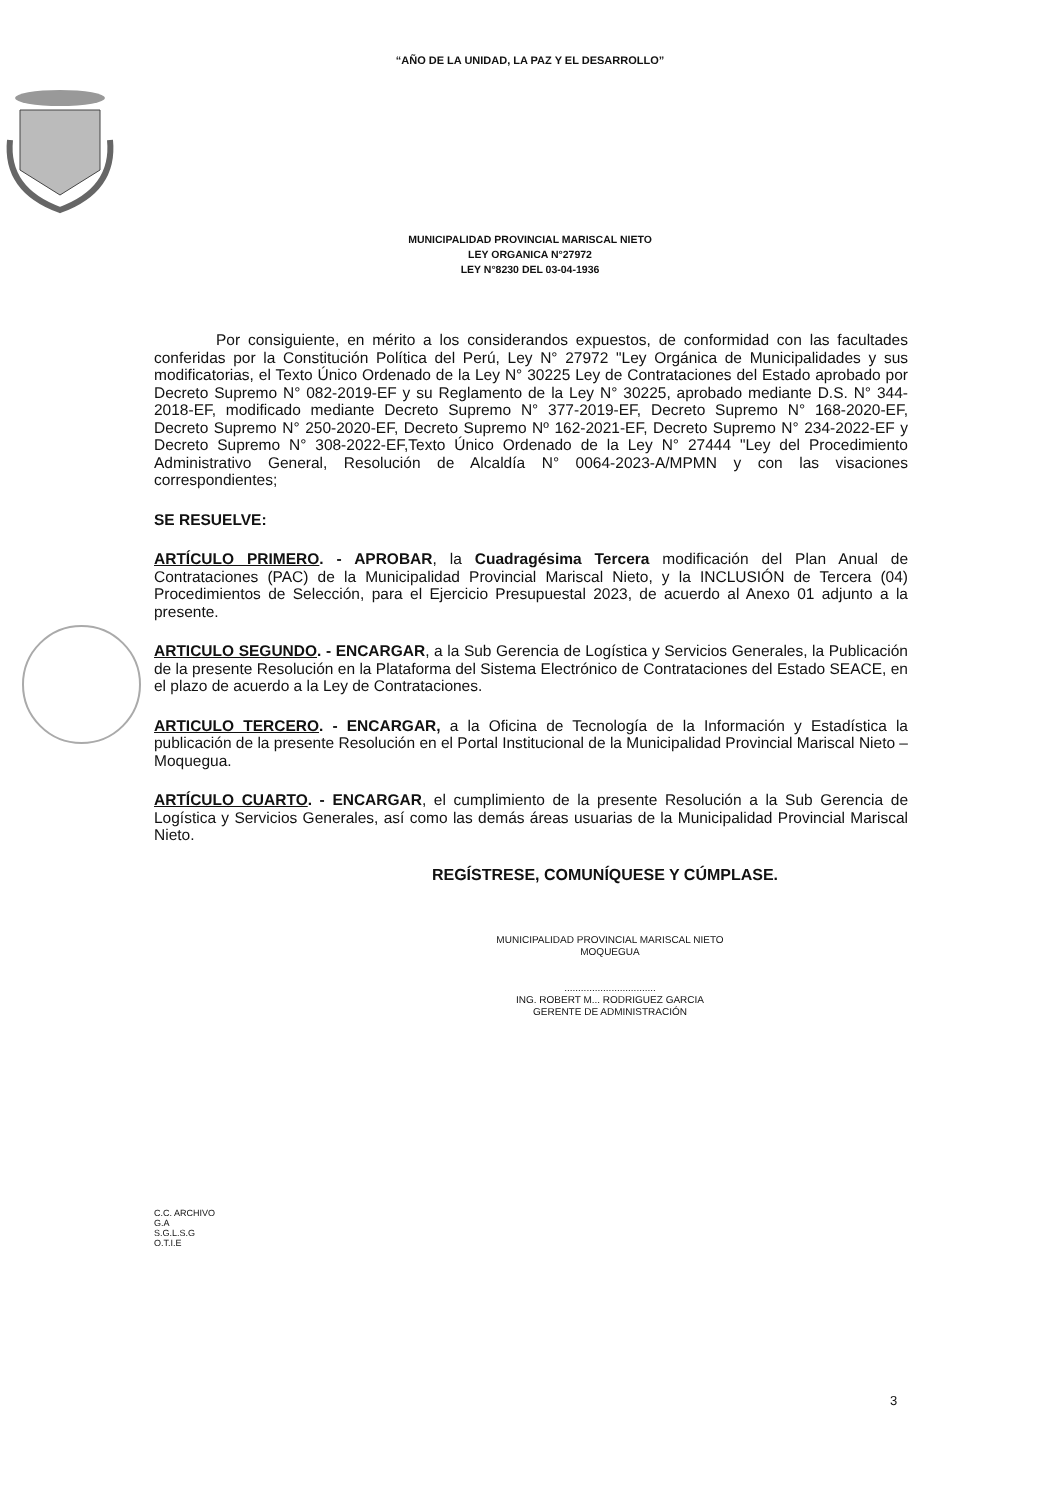“AÑO DE LA UNIDAD, LA PAZ Y EL DESARROLLO”
MUNICIPALIDAD PROVINCIAL MARISCAL NIETO
LEY ORGANICA N°27972
LEY N°8230 DEL 03-04-1936
Por consiguiente, en mérito a los considerandos expuestos, de conformidad con las facultades conferidas por la Constitución Política del Perú, Ley N° 27972 "Ley Orgánica de Municipalidades y sus modificatorias, el Texto Único Ordenado de la Ley N° 30225 Ley de Contrataciones del Estado aprobado por Decreto Supremo N° 082-2019-EF y su Reglamento de la Ley N° 30225, aprobado mediante D.S. N° 344-2018-EF, modificado mediante Decreto Supremo N° 377-2019-EF, Decreto Supremo N° 168-2020-EF, Decreto Supremo N° 250-2020-EF, Decreto Supremo Nº 162-2021-EF, Decreto Supremo N° 234-2022-EF y Decreto Supremo N° 308-2022-EF,Texto Único Ordenado de la Ley N° 27444 "Ley del Procedimiento Administrativo General, Resolución de Alcaldía N° 0064-2023-A/MPMN y con las visaciones correspondientes;
SE RESUELVE:
ARTÍCULO PRIMERO. - APROBAR, la Cuadragésima Tercera modificación del Plan Anual de Contrataciones (PAC) de la Municipalidad Provincial Mariscal Nieto, y la INCLUSIÓN de Tercera (04) Procedimientos de Selección, para el Ejercicio Presupuestal 2023, de acuerdo al Anexo 01 adjunto a la presente.
ARTICULO SEGUNDO. - ENCARGAR, a la Sub Gerencia de Logística y Servicios Generales, la Publicación de la presente Resolución en la Plataforma del Sistema Electrónico de Contrataciones del Estado SEACE, en el plazo de acuerdo a la Ley de Contrataciones.
ARTICULO TERCERO. - ENCARGAR, a la Oficina de Tecnología de la Información y Estadística la publicación de la presente Resolución en el Portal Institucional de la Municipalidad Provincial Mariscal Nieto – Moquegua.
ARTÍCULO CUARTO. - ENCARGAR, el cumplimiento de la presente Resolución a la Sub Gerencia de Logística y Servicios Generales, así como las demás áreas usuarias de la Municipalidad Provincial Mariscal Nieto.
REGÍSTRESE, COMUNÍQUESE Y CÚMPLASE.
MUNICIPALIDAD PROVINCIAL MARISCAL NIETO
MOQUEGUA
.................................
ING. ROBERT M... RODRIGUEZ GARCIA
GERENTE DE ADMINISTRACIÓN
C.C. ARCHIVO
G.A
S.G.L.S.G
O.T.I.E
3